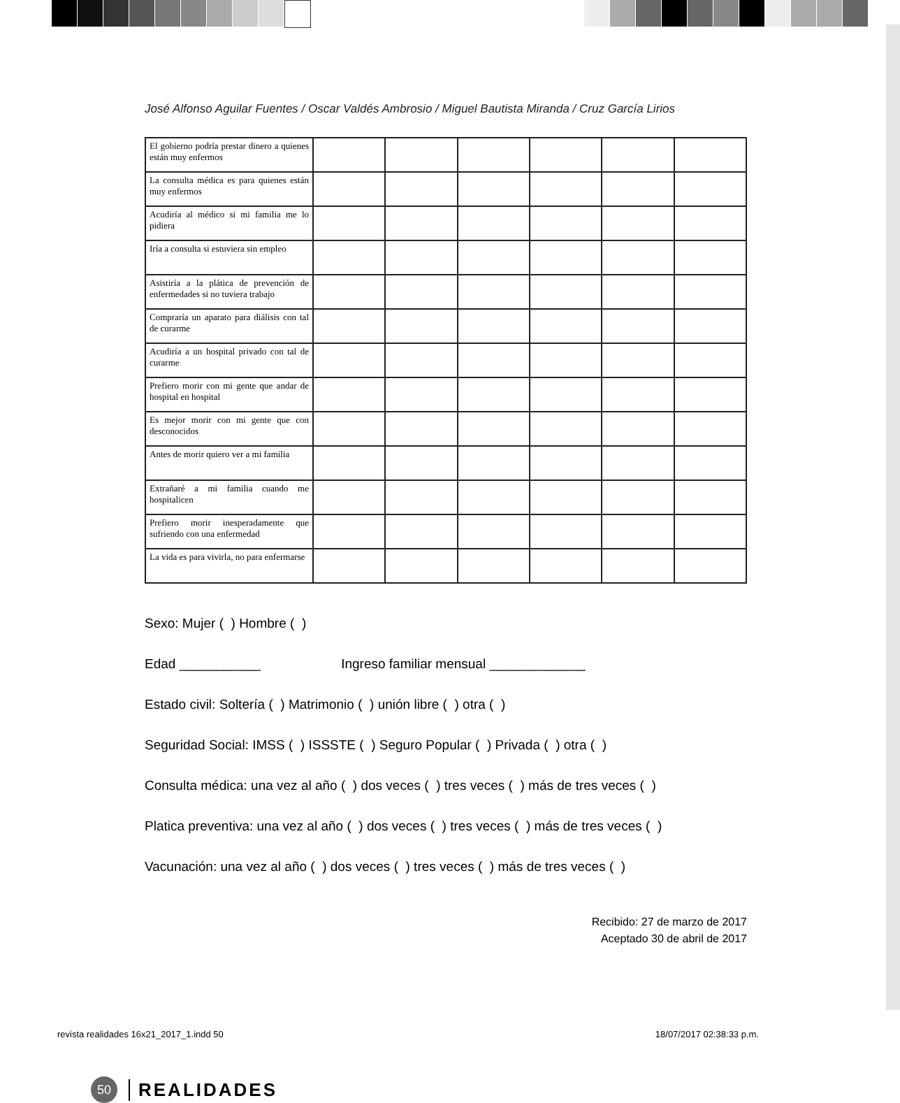José Alfonso Aguilar Fuentes / Oscar Valdés Ambrosio / Miguel Bautista Miranda / Cruz García Lirios
| El gobierno podría prestar dinero a quienes están muy enfermos | | | | | | |
| La consulta médica es para quienes están muy enfermos | | | | | | |
| Acudiría al médico si mi familia me lo pidiera | | | | | | |
| Iría a consulta si estuviera sin empleo | | | | | | |
| Asistiría a la plática de prevención de enfermedades si no tuviera trabajo | | | | | | |
| Compraría un aparato para diálisis con tal de curarme | | | | | | |
| Acudiría a un hospital privado con tal de curarme | | | | | | |
| Prefiero morir con mi gente que andar de hospital en hospital | | | | | | |
| Es mejor morir con mi gente que con desconocidos | | | | | | |
| Antes de morir quiero ver a mi familia | | | | | | |
| Extrañaré a mi familia cuando me hospitalicen | | | | | | |
| Prefiero morir inesperadamente que sufriendo con una enfermedad | | | | | | |
| La vida es para vivirla, no para enfermarse | | | | | | |
Sexo: Mujer ( ) Hombre ( )
Edad ___________ Ingreso familiar mensual _____________
Estado civil: Soltería ( ) Matrimonio ( ) unión libre ( ) otra ( )
Seguridad Social: IMSS ( ) ISSSTE ( ) Seguro Popular ( ) Privada ( ) otra ( )
Consulta médica: una vez al año ( ) dos veces ( ) tres veces ( ) más de tres veces ( )
Platica preventiva: una vez al año ( ) dos veces ( ) tres veces ( ) más de tres veces ( )
Vacunación: una vez al año ( ) dos veces ( ) tres veces ( ) más de tres veces ( )
Recibido: 27 de marzo de 2017
Aceptado 30 de abril de 2017
50
REALIDADES
revista realidades 16x21_2017_1.indd 50 18/07/2017 02:38:33 p.m.